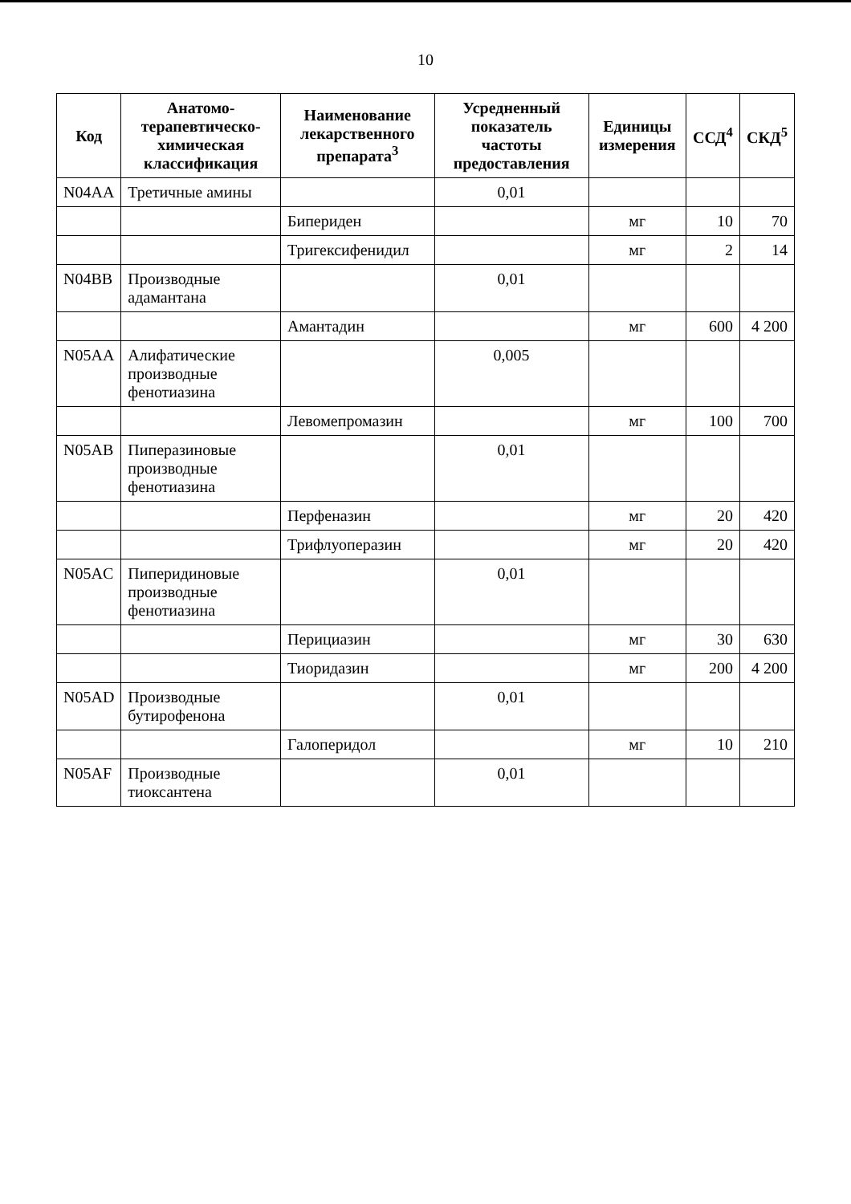10
| Код | Анатомо-терапевтическо-химическая классификация | Наименование лекарственного препарата<sup>3</sup> | Усредненный показатель частоты предоставления | Единицы измерения | ССД<sup>4</sup> | СКД<sup>5</sup> |
| --- | --- | --- | --- | --- | --- | --- |
| N04AA | Третичные амины | | 0,01 | | | |
| | | Бипериден | | мг | 10 | 70 |
| | | Тригексифенидил | | мг | 2 | 14 |
| N04BB | Производные адамантана | | 0,01 | | | |
| | | Амантадин | | мг | 600 | 4 200 |
| N05AA | Алифатические производные фенотиазина | | 0,005 | | | |
| | | Левомепромазин | | мг | 100 | 700 |
| N05AB | Пиперазиновые производные фенотиазина | | 0,01 | | | |
| | | Перфеназин | | мг | 20 | 420 |
| | | Трифлуоперазин | | мг | 20 | 420 |
| N05AC | Пиперидиновые производные фенотиазина | | 0,01 | | | |
| | | Перициазин | | мг | 30 | 630 |
| | | Тиоридазин | | мг | 200 | 4 200 |
| N05AD | Производные бутирофенона | | 0,01 | | | |
| | | Галоперидол | | мг | 10 | 210 |
| N05AF | Производные тиоксантена | | 0,01 | | | |